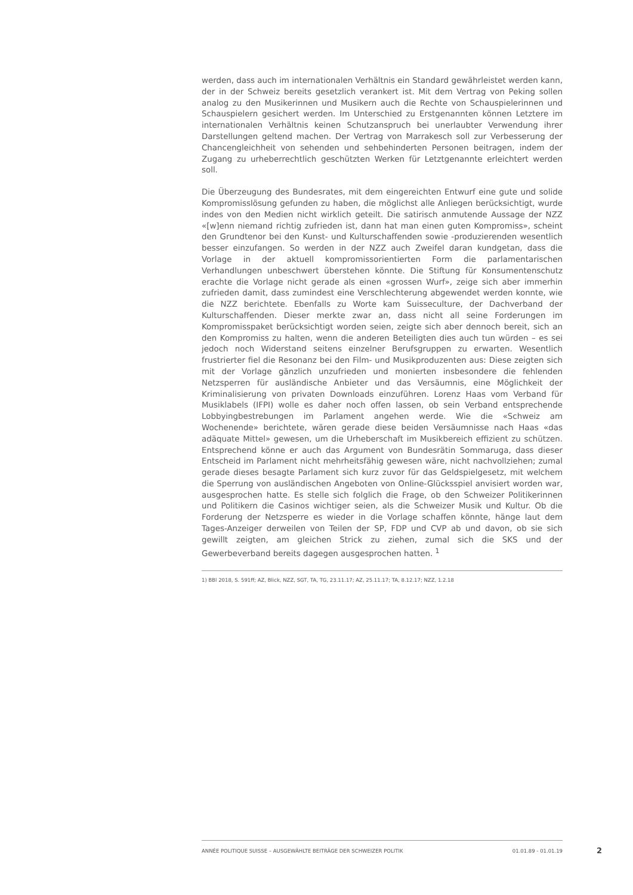werden, dass auch im internationalen Verhältnis ein Standard gewährleistet werden kann, der in der Schweiz bereits gesetzlich verankert ist. Mit dem Vertrag von Peking sollen analog zu den Musikerinnen und Musikern auch die Rechte von Schauspielerinnen und Schauspielern gesichert werden. Im Unterschied zu Erstgenannten können Letztere im internationalen Verhältnis keinen Schutzanspruch bei unerlaubter Verwendung ihrer Darstellungen geltend machen. Der Vertrag von Marrakesch soll zur Verbesserung der Chancengleichheit von sehenden und sehbehinderten Personen beitragen, indem der Zugang zu urheberrechtlich geschützten Werken für Letztgenannte erleichtert werden soll.
Die Überzeugung des Bundesrates, mit dem eingereichten Entwurf eine gute und solide Kompromisslösung gefunden zu haben, die möglichst alle Anliegen berücksichtigt, wurde indes von den Medien nicht wirklich geteilt. Die satirisch anmutende Aussage der NZZ «[w]enn niemand richtig zufrieden ist, dann hat man einen guten Kompromiss», scheint den Grundtenor bei den Kunst- und Kulturschaffenden sowie -produzierenden wesentlich besser einzufangen. So werden in der NZZ auch Zweifel daran kundgetan, dass die Vorlage in der aktuell kompromissorientierten Form die parlamentarischen Verhandlungen unbeschwert überstehen könnte. Die Stiftung für Konsumentenschutz erachte die Vorlage nicht gerade als einen «grossen Wurf», zeige sich aber immerhin zufrieden damit, dass zumindest eine Verschlechterung abgewendet werden konnte, wie die NZZ berichtete. Ebenfalls zu Worte kam Suisseculture, der Dachverband der Kulturschaffenden. Dieser merkte zwar an, dass nicht all seine Forderungen im Kompromisspaket berücksichtigt worden seien, zeigte sich aber dennoch bereit, sich an den Kompromiss zu halten, wenn die anderen Beteiligten dies auch tun würden – es sei jedoch noch Widerstand seitens einzelner Berufsgruppen zu erwarten. Wesentlich frustrierter fiel die Resonanz bei den Film- und Musikproduzenten aus: Diese zeigten sich mit der Vorlage gänzlich unzufrieden und monierten insbesondere die fehlenden Netzsperren für ausländische Anbieter und das Versäumnis, eine Möglichkeit der Kriminalisierung von privaten Downloads einzuführen. Lorenz Haas vom Verband für Musiklabels (IFPI) wolle es daher noch offen lassen, ob sein Verband entsprechende Lobbyingbestrebungen im Parlament angehen werde. Wie die «Schweiz am Wochenende» berichtete, wären gerade diese beiden Versäumnisse nach Haas «das adäquate Mittel» gewesen, um die Urheberschaft im Musikbereich effizient zu schützen. Entsprechend könne er auch das Argument von Bundesrätin Sommaruga, dass dieser Entscheid im Parlament nicht mehrheitsfähig gewesen wäre, nicht nachvollziehen; zumal gerade dieses besagte Parlament sich kurz zuvor für das Geldspielgesetz, mit welchem die Sperrung von ausländischen Angeboten von Online-Glücksspiel anvisiert worden war, ausgesprochen hatte. Es stelle sich folglich die Frage, ob den Schweizer Politikerinnen und Politikern die Casinos wichtiger seien, als die Schweizer Musik und Kultur. Ob die Forderung der Netzsperre es wieder in die Vorlage schaffen könnte, hänge laut dem Tages-Anzeiger derweilen von Teilen der SP, FDP und CVP ab und davon, ob sie sich gewillt zeigten, am gleichen Strick zu ziehen, zumal sich die SKS und der Gewerbeverband bereits dagegen ausgesprochen hatten. <sup>1</sup>
1) BBl 2018, S. 591ff; AZ, Blick, NZZ, SGT, TA, TG, 23.11.17; AZ, 25.11.17; TA, 8.12.17; NZZ, 1.2.18
ANNÉE POLITIQUE SUISSE – AUSGEWÄHLTE BEITRÄGE DER SCHWEIZER POLITIK 01.01.89 - 01.01.19
2